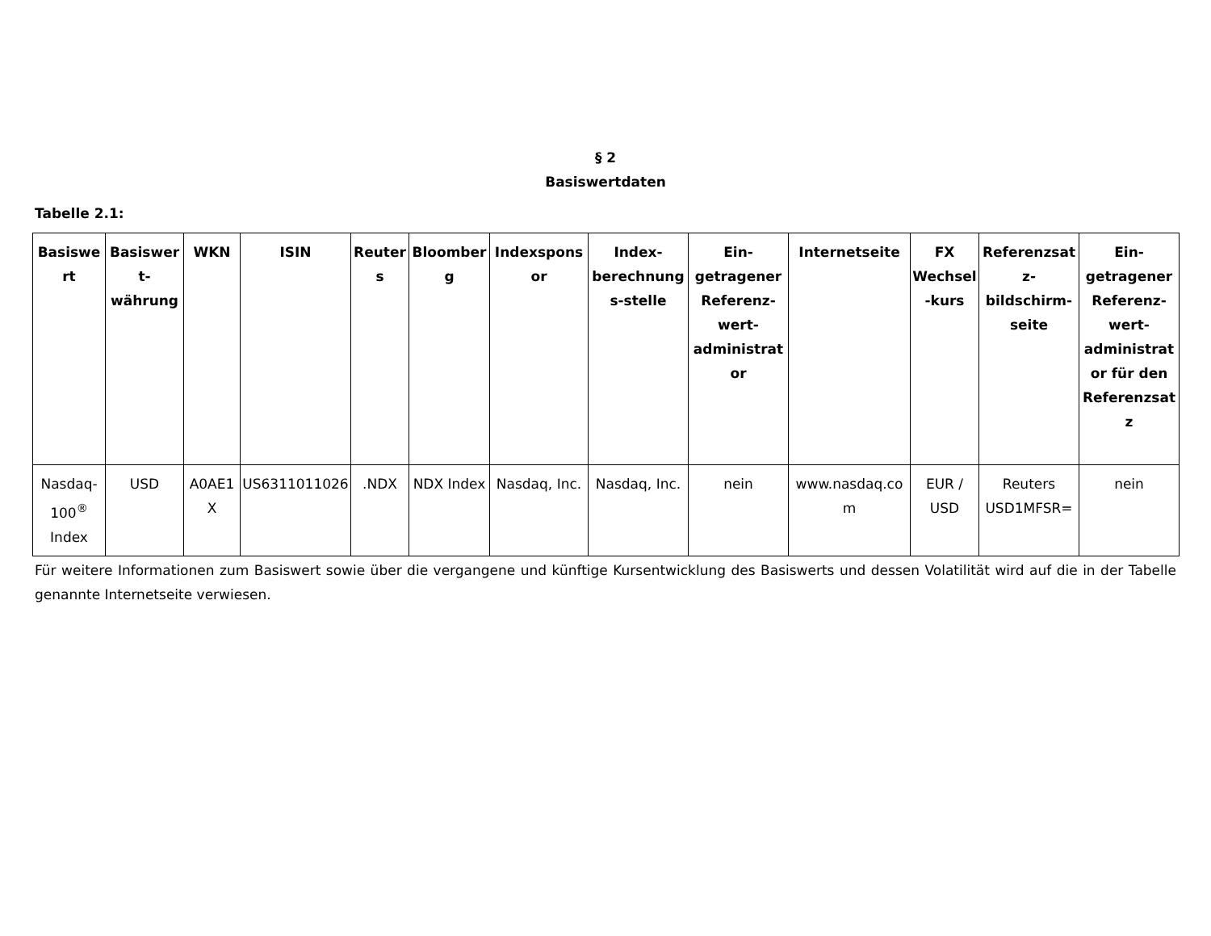§ 2
Basiswertdaten
Tabelle 2.1:
| Basiswert | Basiswert-währung | WKN | ISIN | Reuters | Bloomberg | Indexsponsor | Index-berechnungs-stelle | Ein-getragener Referenz-wert-administrator | Internetseite | FX Wechsel-kurs | Referenzsatz-bildschirm-seite | Ein-getragener Referenz-wert-administrator für den Referenzsatz |
| --- | --- | --- | --- | --- | --- | --- | --- | --- | --- | --- | --- | --- |
| Nasdaq-100<sup>®</sup> Index | USD | A0AE1X | US6311011026 | .NDX | NDX Index | Nasdaq, Inc. | Nasdaq, Inc. | nein | www.nasdaq.com | EUR / USD | Reuters USD1MFSR= | nein |
Für weitere Informationen zum Basiswert sowie über die vergangene und künftige Kursentwicklung des Basiswerts und dessen Volatilität wird auf die in der Tabelle genannte Internetseite verwiesen.